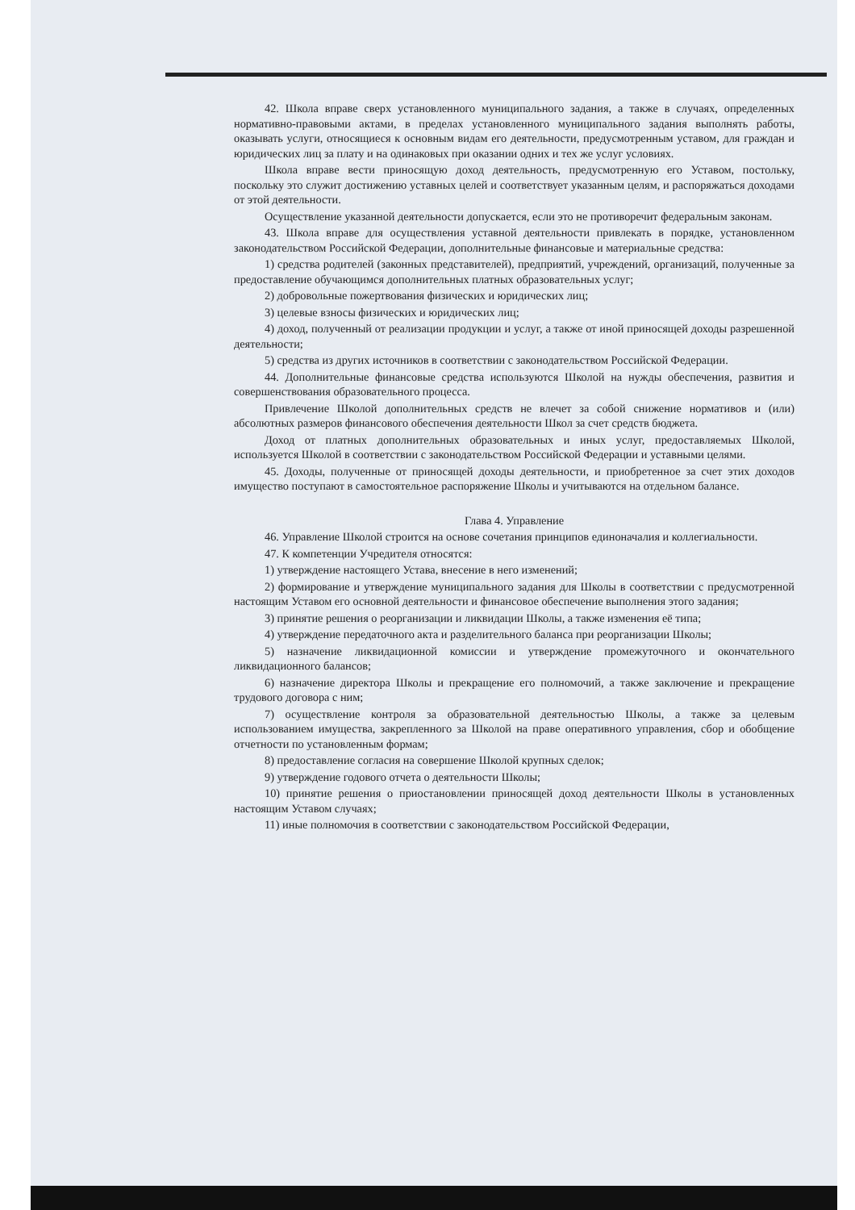42. Школа вправе сверх установленного муниципального задания, а также в случаях, определенных нормативно-правовыми актами, в пределах установленного муниципального задания выполнять работы, оказывать услуги, относящиеся к основным видам его деятельности, предусмотренным уставом, для граждан и юридических лиц за плату и на одинаковых при оказании одних и тех же услуг условиях.
Школа вправе вести приносящую доход деятельность, предусмотренную его Уставом, постольку, поскольку это служит достижению уставных целей и соответствует указанным целям, и распоряжаться доходами от этой деятельности.
Осуществление указанной деятельности допускается, если это не противоречит федеральным законам.
43. Школа вправе для осуществления уставной деятельности привлекать в порядке, установленном законодательством Российской Федерации, дополнительные финансовые и материальные средства:
1) средства родителей (законных представителей), предприятий, учреждений, организаций, полученные за предоставление обучающимся дополнительных платных образовательных услуг;
2) добровольные пожертвования физических и юридических лиц;
3) целевые взносы физических и юридических лиц;
4) доход, полученный от реализации продукции и услуг, а также от иной приносящей доходы разрешенной деятельности;
5) средства из других источников в соответствии с законодательством Российской Федерации.
44. Дополнительные финансовые средства используются Школой на нужды обеспечения, развития и совершенствования образовательного процесса.
Привлечение Школой дополнительных средств не влечет за собой снижение нормативов и (или) абсолютных размеров финансового обеспечения деятельности Школ за счет средств бюджета.
Доход от платных дополнительных образовательных и иных услуг, предоставляемых Школой, используется Школой в соответствии с законодательством Российской Федерации и уставными целями.
45. Доходы, полученные от приносящей доходы деятельности, и приобретенное за счет этих доходов имущество поступают в самостоятельное распоряжение Школы и учитываются на отдельном балансе.
Глава 4. Управление
46. Управление Школой строится на основе сочетания принципов единоначалия и коллегиальности.
47. К компетенции Учредителя относятся:
1) утверждение настоящего Устава, внесение в него изменений;
2) формирование и утверждение муниципального задания для Школы в соответствии с предусмотренной настоящим Уставом его основной деятельности и финансовое обеспечение выполнения этого задания;
3) принятие решения о реорганизации и ликвидации Школы, а также изменения её типа;
4) утверждение передаточного акта и разделительного баланса при реорганизации Школы;
5) назначение ликвидационной комиссии и утверждение промежуточного и окончательного ликвидационного балансов;
6) назначение директора Школы и прекращение его полномочий, а также заключение и прекращение трудового договора с ним;
7) осуществление контроля за образовательной деятельностью Школы, а также за целевым использованием имущества, закрепленного за Школой на праве оперативного управления, сбор и обобщение отчетности по установленным формам;
8) предоставление согласия на совершение Школой крупных сделок;
9) утверждение годового отчета о деятельности Школы;
10) принятие решения о приостановлении приносящей доход деятельности Школы в установленных настоящим Уставом случаях;
11) иные полномочия в соответствии с законодательством Российской Федерации,